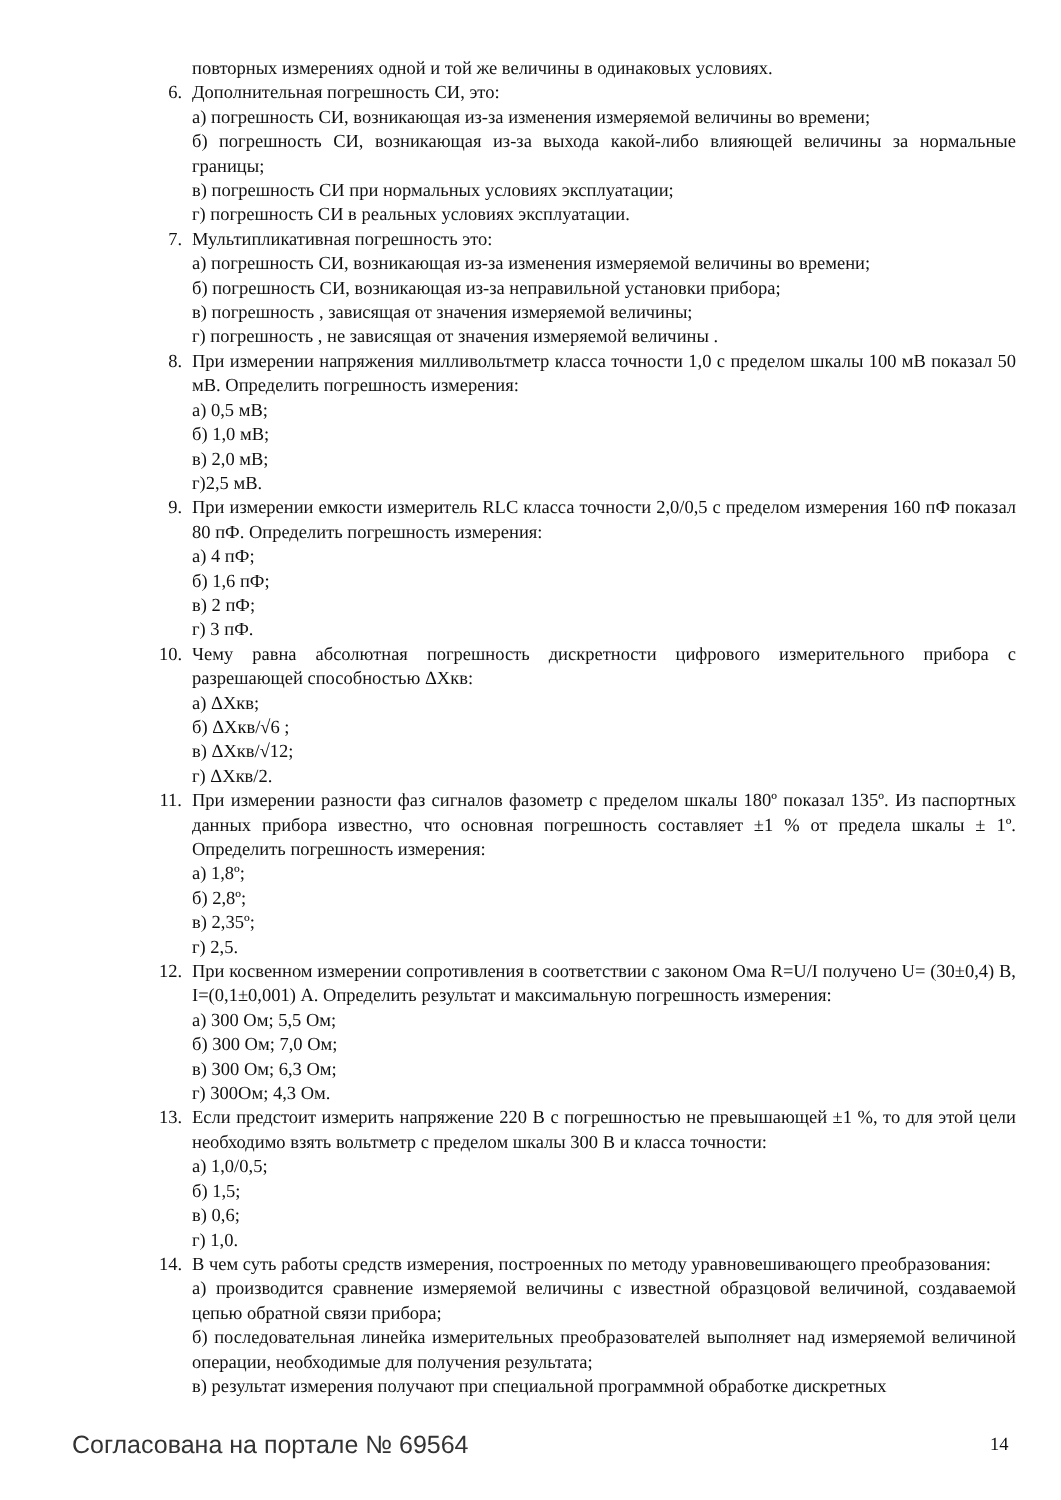повторных измерениях одной и той же величины в одинаковых условиях.
6. Дополнительная погрешность СИ, это:
а) погрешность СИ, возникающая из-за изменения измеряемой величины во времени;
б) погрешность СИ, возникающая из-за выхода какой-либо влияющей величины за нормальные границы;
в) погрешность СИ при нормальных условиях эксплуатации;
г) погрешность СИ в реальных условиях эксплуатации.
7. Мультипликативная погрешность это:
а) погрешность СИ, возникающая из-за изменения измеряемой величины во времени;
б) погрешность СИ, возникающая из-за неправильной установки прибора;
в) погрешность , зависящая от значения измеряемой величины;
г) погрешность , не зависящая от значения измеряемой величины .
8. При измерении напряжения милливольтметр класса точности 1,0 с пределом шкалы 100 мВ показал 50 мВ. Определить погрешность измерения:
а) 0,5 мВ;
б) 1,0 мВ;
в) 2,0 мВ;
г)2,5 мВ.
9. При измерении емкости измеритель RLC класса точности 2,0/0,5 с пределом измерения 160 пФ показал 80 пФ. Определить погрешность измерения:
а) 4 пФ;
б) 1,6 пФ;
в) 2 пФ;
г) 3 пФ.
10. Чему равна абсолютная погрешность дискретности цифрового измерительного прибора с разрешающей способностью ΔXкв:
а) ΔXкв;
б) ΔXкв/√6 ;
в) ΔXкв/√12;
г) ΔXкв/2.
11. При измерении разности фаз сигналов фазометр с пределом шкалы 180º показал 135º. Из паспортных данных прибора известно, что основная погрешность составляет ±1 % от предела шкалы ± 1º. Определить погрешность измерения:
а) 1,8º;
б) 2,8º;
в) 2,35º;
г) 2,5.
12. При косвенном измерении сопротивления в соответствии с законом Ома R=U/I получено U= (30±0,4) В, I=(0,1±0,001) А. Определить результат и максимальную погрешность измерения:
а) 300 Ом; 5,5 Ом;
б) 300 Ом; 7,0 Ом;
в) 300 Ом; 6,3 Ом;
г) 300Ом; 4,3 Ом.
13. Если предстоит измерить напряжение 220 В с погрешностью не превышающей ±1 %, то для этой цели необходимо взять вольтметр с пределом шкалы 300 В и класса точности:
а) 1,0/0,5;
б) 1,5;
в) 0,6;
г) 1,0.
14. В чем суть работы средств измерения, построенных по методу уравновешивающего преобразования:
а) производится сравнение измеряемой величины с известной образцовой величиной, создаваемой цепью обратной связи прибора;
б) последовательная линейка измерительных преобразователей выполняет над измеряемой величиной операции, необходимые для получения результата;
в) результат измерения получают при специальной программной обработке дискретных
Согласована на портале № 69564 14